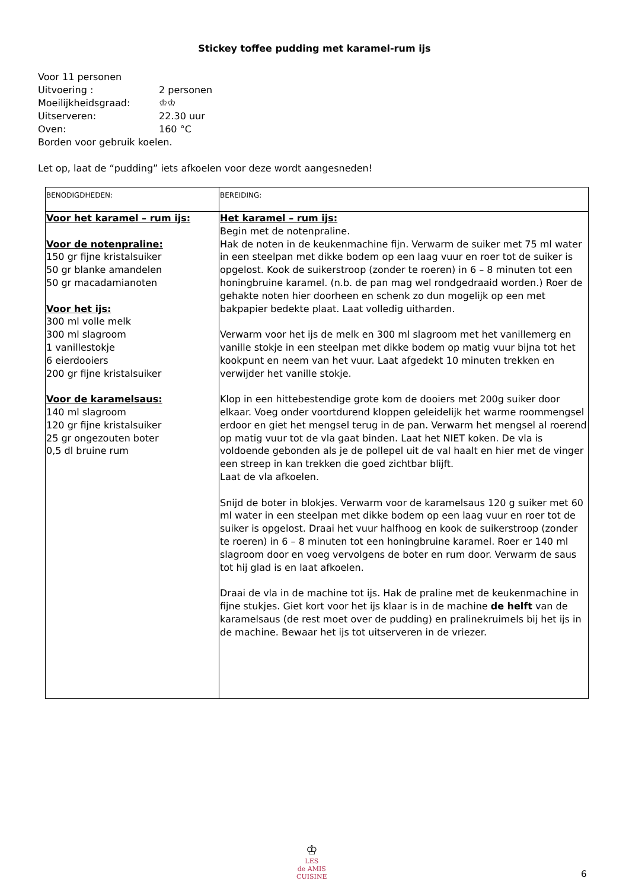Stickey toffee pudding met karamel-rum ijs
Voor 11 personen
| Uitvoering : | 2 personen |
| Moeilijkheidsgraad: | ♔♔ |
| Uitserveren: | 22.30 uur |
| Oven: | 160 °C |
Borden voor gebruik koelen.
Let op, laat de “pudding” iets afkoelen voor deze wordt aangesneden!
| BENODIGDHEDEN: | BEREIDING: |
| Voor het karamel – rum ijs: Voor de notenpraline: 150 gr fijne kristalsuiker 50 gr blanke amandelen 50 gr macadamianoten Voor het ijs: 300 ml volle melk 300 ml slagroom 1 vanillestokje 6 eierdooiers 200 gr fijne kristalsuiker Voor de karamelsaus: 140 ml slagroom 120 gr fijne kristalsuiker 25 gr ongezouten boter 0,5 dl bruine rum | Het karamel – rum ijs: Begin met de notenpraline. Hak de noten in de keukenmachine fijn. Verwarm de suiker met 75 ml water in een steelpan met dikke bodem op een laag vuur en roer tot de suiker is opgelost. Kook de suikerstroop (zonder te roeren) in 6 – 8 minuten tot een honingbruine karamel. (n.b. de pan mag wel rondgedraaid worden.) Roer de gehakte noten hier doorheen en schenk zo dun mogelijk op een met bakpapier bedekte plaat. Laat volledig uitharden. Verwarm voor het ijs de melk en 300 ml slagroom met het vanillemerg en vanille stokje in een steelpan met dikke bodem op matig vuur bijna tot het kookpunt en neem van het vuur. Laat afgedekt 10 minuten trekken en verwijder het vanille stokje. Klop in een hittebestendige grote kom de dooiers met 200g suiker door elkaar. Voeg onder voortdurend kloppen geleidelijk het warme roommengsel erdoor en giet het mengsel terug in de pan. Verwarm het mengsel al roerend op matig vuur tot de vla gaat binden. Laat het NIET koken. De vla is voldoende gebonden als je de pollepel uit de val haalt en hier met de vinger een streep in kan trekken die goed zichtbar blijft. Laat de vla afkoelen. Snijd de boter in blokjes. Verwarm voor de karamelsaus 120 g suiker met 60 ml water in een steelpan met dikke bodem op een laag vuur en roer tot de suiker is opgelost. Draai het vuur halfhoog en kook de suikerstroop (zonder te roeren) in 6 – 8 minuten tot een honingbruine karamel. Roer er 140 ml slagroom door en voeg vervolgens de boter en rum door. Verwarm de saus tot hij glad is en laat afkoelen. Draai de vla in de machine tot ijs. Hak de praline met de keukenmachine in fijne stukjes. Giet kort voor het ijs klaar is in de machine de helft van de karamelsaus (de rest moet over de pudding) en pralinekruimels bij het ijs in de machine. Bewaar het ijs tot uitserveren in de vriezer. |
♔
LES
de AMIS
CUISINE
6